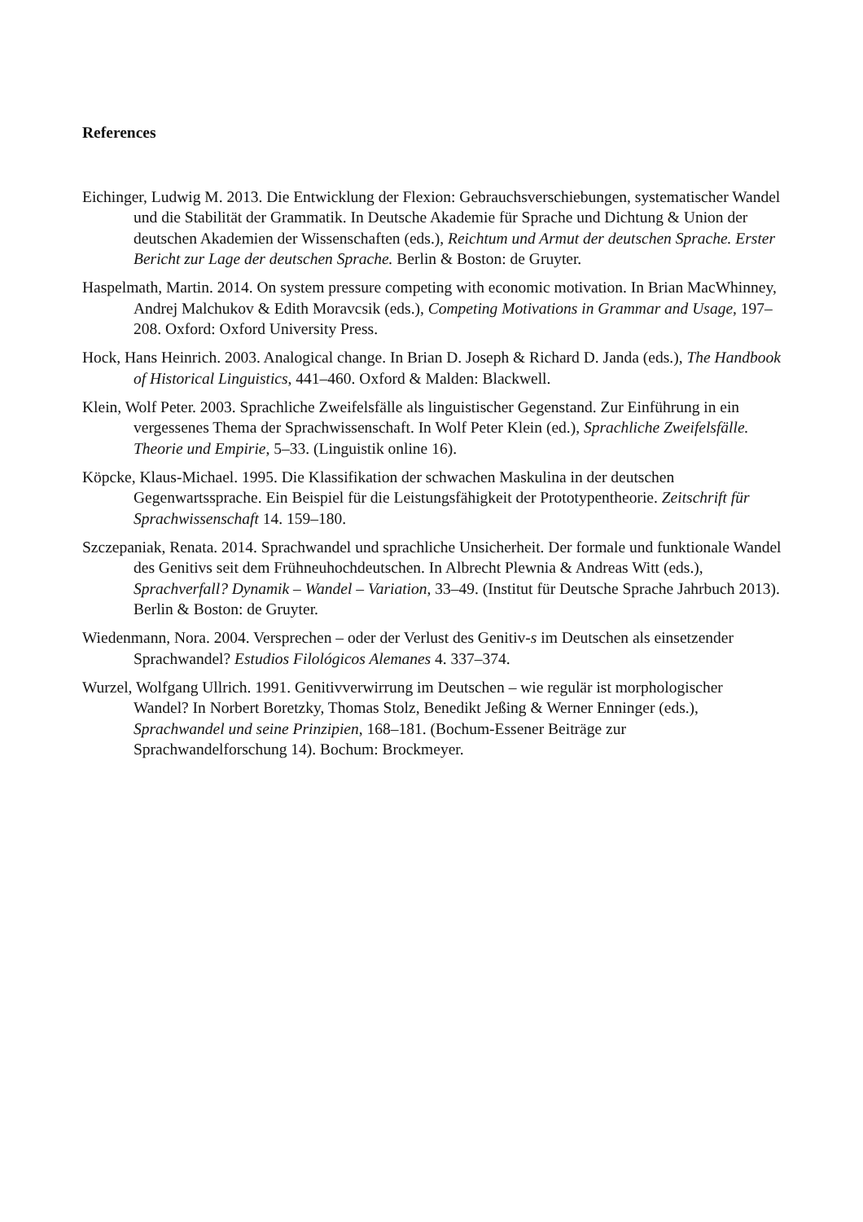References
Eichinger, Ludwig M. 2013. Die Entwicklung der Flexion: Gebrauchsverschiebungen, systematischer Wandel und die Stabilität der Grammatik. In Deutsche Akademie für Sprache und Dichtung & Union der deutschen Akademien der Wissenschaften (eds.), Reichtum und Armut der deutschen Sprache. Erster Bericht zur Lage der deutschen Sprache. Berlin & Boston: de Gruyter.
Haspelmath, Martin. 2014. On system pressure competing with economic motivation. In Brian MacWhinney, Andrej Malchukov & Edith Moravcsik (eds.), Competing Motivations in Grammar and Usage, 197–208. Oxford: Oxford University Press.
Hock, Hans Heinrich. 2003. Analogical change. In Brian D. Joseph & Richard D. Janda (eds.), The Handbook of Historical Linguistics, 441–460. Oxford & Malden: Blackwell.
Klein, Wolf Peter. 2003. Sprachliche Zweifelsfälle als linguistischer Gegenstand. Zur Einführung in ein vergessenes Thema der Sprachwissenschaft. In Wolf Peter Klein (ed.), Sprachliche Zweifelsfälle. Theorie und Empirie, 5–33. (Linguistik online 16).
Köpcke, Klaus-Michael. 1995. Die Klassifikation der schwachen Maskulina in der deutschen Gegenwartssprache. Ein Beispiel für die Leistungsfähigkeit der Prototypentheorie. Zeitschrift für Sprachwissenschaft 14. 159–180.
Szczepaniak, Renata. 2014. Sprachwandel und sprachliche Unsicherheit. Der formale und funktionale Wandel des Genitivs seit dem Frühneuhochdeutschen. In Albrecht Plewnia & Andreas Witt (eds.), Sprachverfall? Dynamik – Wandel – Variation, 33–49. (Institut für Deutsche Sprache Jahrbuch 2013). Berlin & Boston: de Gruyter.
Wiedenmann, Nora. 2004. Versprechen – oder der Verlust des Genitiv-s im Deutschen als einsetzender Sprachwandel? Estudios Filológicos Alemanes 4. 337–374.
Wurzel, Wolfgang Ullrich. 1991. Genitivverwirrung im Deutschen – wie regulär ist morphologischer Wandel? In Norbert Boretzky, Thomas Stolz, Benedikt Jeßing & Werner Enninger (eds.), Sprachwandel und seine Prinzipien, 168–181. (Bochum-Essener Beiträge zur Sprachwandelforschung 14). Bochum: Brockmeyer.